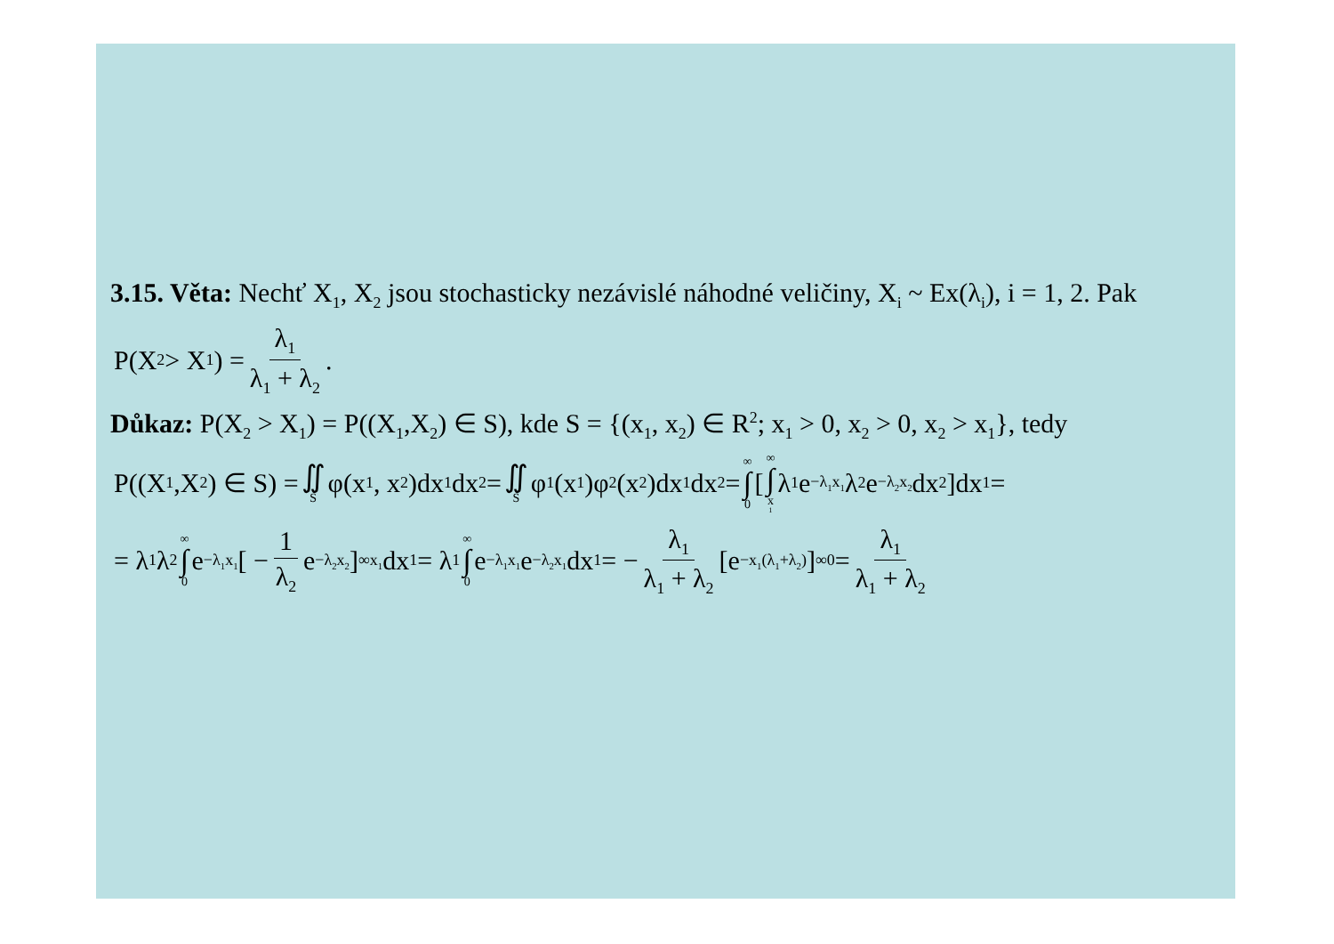3.15. Věta: Nechť X<sub>1</sub>, X<sub>2</sub> jsou stochasticky nezávislé náhodné veličiny, X<sub>i</sub> ~ Ex(λ<sub>i</sub>), i = 1, 2. Pak
P(X<sub>2</sub> > X<sub>1</sub>) = λ<sub>1</sub> λ<sub>1</sub> + λ<sub>2</sub>.
Důkaz: P(X<sub>2</sub> > X<sub>1</sub>) = P((X<sub>1</sub>,X<sub>2</sub>) ∈ S), kde S = {(x<sub>1</sub>, x<sub>2</sub>) ∈ R<sup>2</sup>; x<sub>1</sub> > 0, x<sub>2</sub> > 0, x<sub>2</sub> > x<sub>1</sub>}, tedy
P((X<sub>1</sub>,X<sub>2</sub>) ∈ S) = ∬ S φ(x<sub>1</sub>, x<sub>2</sub>)dx<sub>1</sub>dx<sub>2</sub> = ∬ S φ<sub>1</sub>(x<sub>1</sub>)φ<sub>2</sub>(x<sub>2</sub>)dx<sub>1</sub>dx<sub>2</sub> = ∞ ∫ 0 [ ∞ ∫ x<sub>1</sub> λ<sub>1</sub>e<sup>−λ<sub>1</sub>x<sub>1</sub></sup>λ<sub>2</sub>e<sup>−λ<sub>2</sub>x<sub>2</sub></sup>dx<sub>2</sub> ]dx<sub>1</sub> =
= λ<sub>1</sub>λ<sub>2</sub> ∞ ∫ 0 e<sup>−λ<sub>1</sub>x<sub>1</sub></sup> [ − 1 λ<sub>2</sub> e<sup>−λ<sub>2</sub>x<sub>2</sub></sup> ]<sup>∞</sup><sub>x<sub>1</sub></sub> dx<sub>1</sub> = λ<sub>1</sub> ∞ ∫ 0 e<sup>−λ<sub>1</sub>x<sub>1</sub></sup>e<sup>−λ<sub>2</sub>x<sub>1</sub></sup>dx<sub>1</sub> = − λ<sub>1</sub> λ<sub>1</sub> + λ<sub>2</sub> [e<sup>−x<sub>1</sub>(λ<sub>1</sub>+λ<sub>2</sub>)</sup>]<sup>∞</sup><sub>0</sub> = λ<sub>1</sub> λ<sub>1</sub> + λ<sub>2</sub>